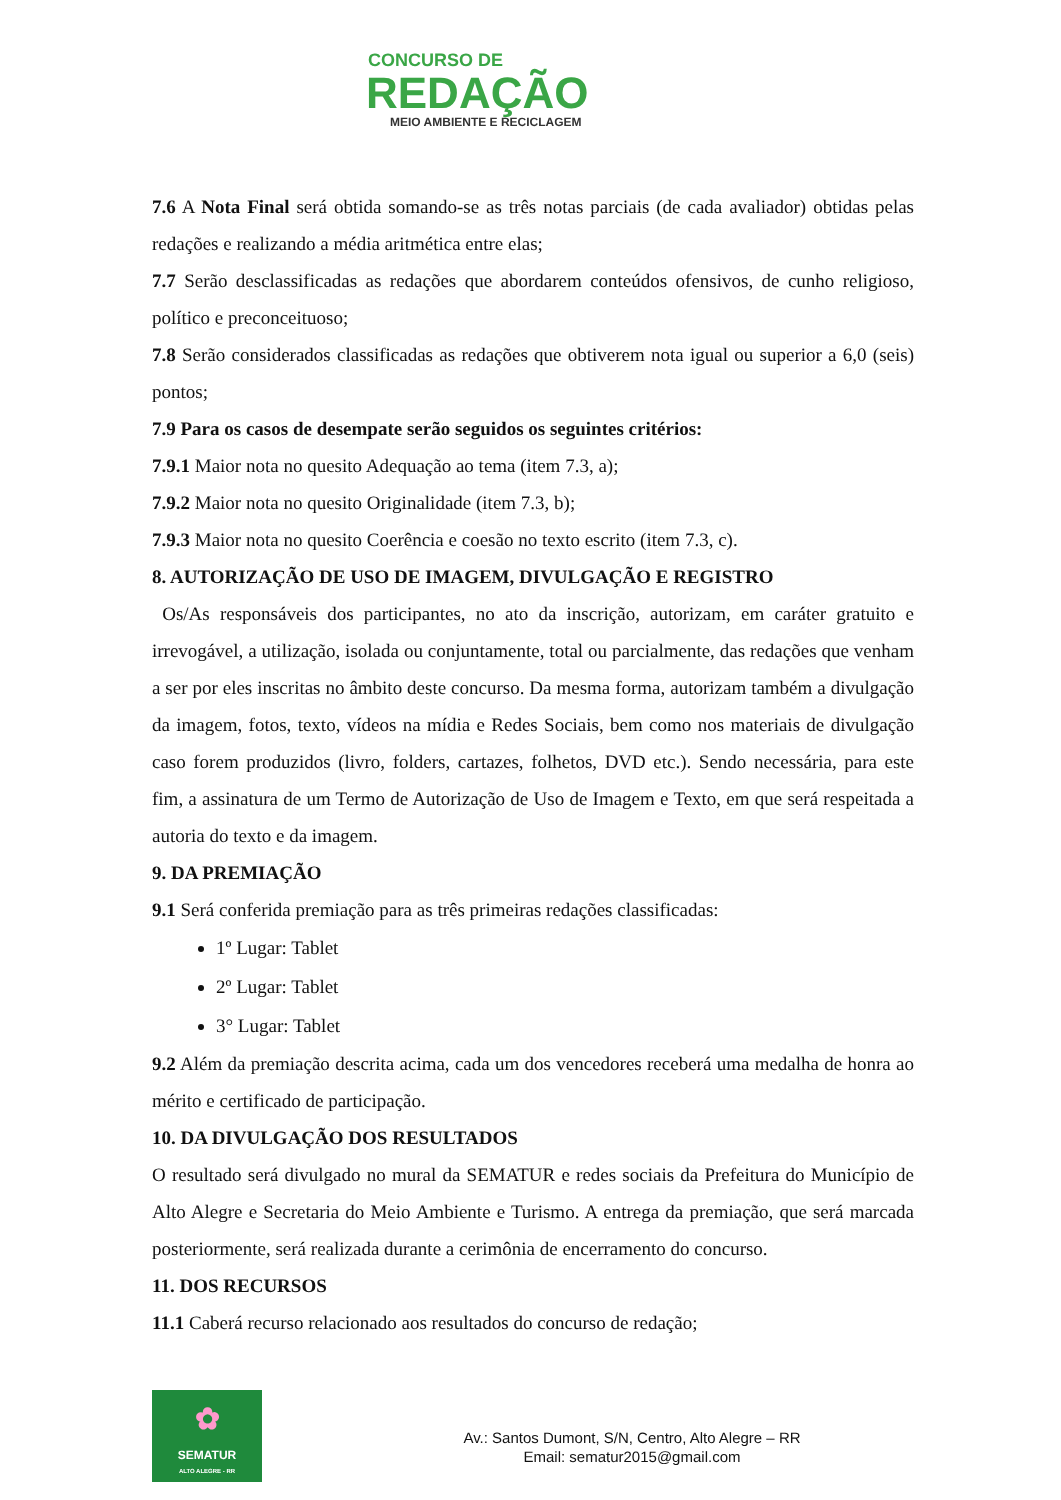CONCURSO DE
REDAÇÃO
MEIO AMBIENTE E RECICLAGEM
7.6 A Nota Final será obtida somando-se as três notas parciais (de cada avaliador) obtidas pelas redações e realizando a média aritmética entre elas;
7.7 Serão desclassificadas as redações que abordarem conteúdos ofensivos, de cunho religioso, político e preconceituoso;
7.8 Serão considerados classificadas as redações que obtiverem nota igual ou superior a 6,0 (seis) pontos;
7.9 Para os casos de desempate serão seguidos os seguintes critérios:
7.9.1 Maior nota no quesito Adequação ao tema (item 7.3, a);
7.9.2 Maior nota no quesito Originalidade (item 7.3, b);
7.9.3 Maior nota no quesito Coerência e coesão no texto escrito (item 7.3, c).
8. AUTORIZAÇÃO DE USO DE IMAGEM, DIVULGAÇÃO E REGISTRO
Os/As responsáveis dos participantes, no ato da inscrição, autorizam, em caráter gratuito e irrevogável, a utilização, isolada ou conjuntamente, total ou parcialmente, das redações que venham a ser por eles inscritas no âmbito deste concurso. Da mesma forma, autorizam também a divulgação da imagem, fotos, texto, vídeos na mídia e Redes Sociais, bem como nos materiais de divulgação caso forem produzidos (livro, folders, cartazes, folhetos, DVD etc.). Sendo necessária, para este fim, a assinatura de um Termo de Autorização de Uso de Imagem e Texto, em que será respeitada a autoria do texto e da imagem.
9. DA PREMIAÇÃO
9.1 Será conferida premiação para as três primeiras redações classificadas:
1º Lugar: Tablet
2º Lugar: Tablet
3° Lugar: Tablet
9.2 Além da premiação descrita acima, cada um dos vencedores receberá uma medalha de honra ao mérito e certificado de participação.
10. DA DIVULGAÇÃO DOS RESULTADOS
O resultado será divulgado no mural da SEMATUR e redes sociais da Prefeitura do Município de Alto Alegre e Secretaria do Meio Ambiente e Turismo. A entrega da premiação, que será marcada posteriormente, será realizada durante a cerimônia de encerramento do concurso.
11. DOS RECURSOS
11.1 Caberá recurso relacionado aos resultados do concurso de redação;
✿
SEMATUR
ALTO ALEGRE - RR
Av.: Santos Dumont, S/N, Centro, Alto Alegre – RR
Email: sematur2015@gmail.com